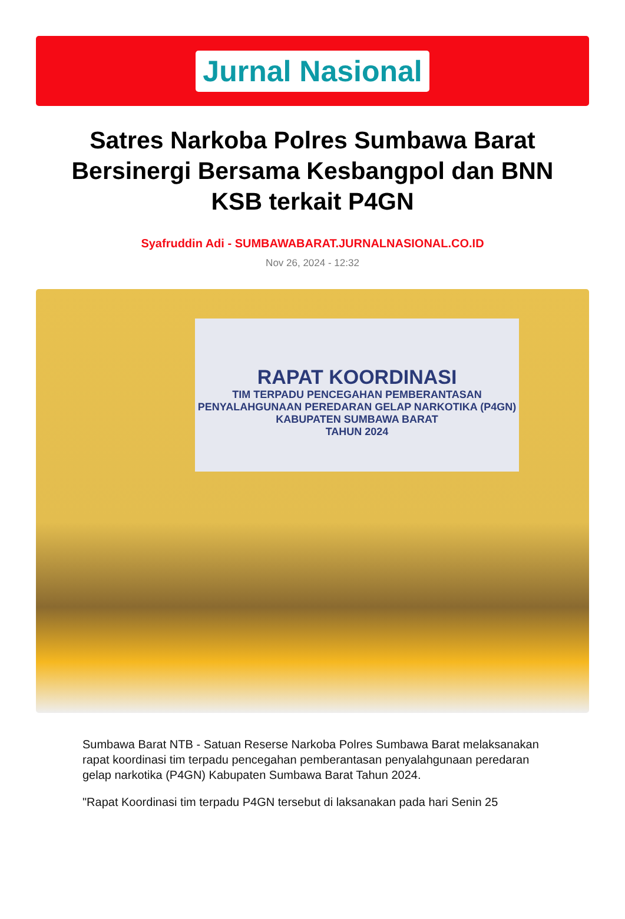Jurnal Nasional
Satres Narkoba Polres Sumbawa Barat Bersinergi Bersama Kesbangpol dan BNN KSB terkait P4GN
Syafruddin Adi - SUMBAWABARAT.JURNALNASIONAL.CO.ID
Nov 26, 2024 - 12:32
RAPAT KOORDINASI
TIM TERPADU PENCEGAHAN PEMBERANTASAN
PENYALAHGUNAAN PEREDARAN GELAP NARKOTIKA (P4GN)
KABUPATEN SUMBAWA BARAT
TAHUN 2024
Sumbawa Barat NTB - Satuan Reserse Narkoba Polres Sumbawa Barat melaksanakan rapat koordinasi tim terpadu pencegahan pemberantasan penyalahgunaan peredaran gelap narkotika (P4GN) Kabupaten Sumbawa Barat Tahun 2024.
"Rapat Koordinasi tim terpadu P4GN tersebut di laksanakan pada hari Senin 25